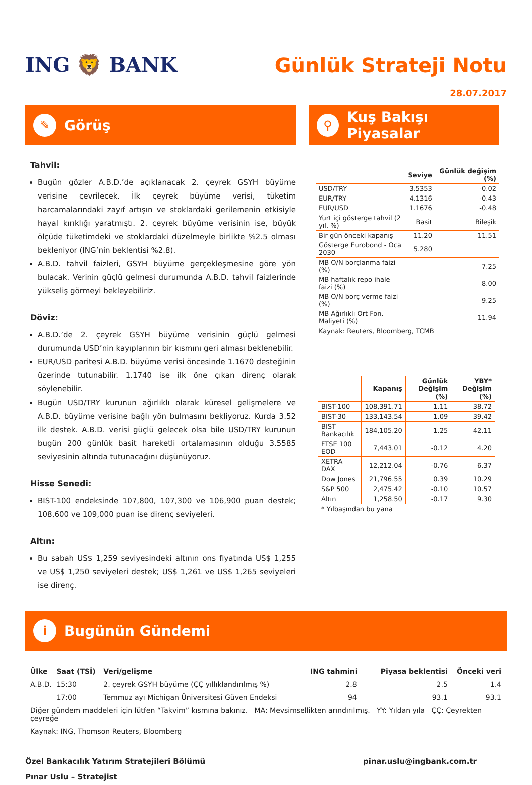ING 🦁 BANK
Günlük Strateji Notu
28.07.2017
✎ Görüş
Tahvil:
Bugün gözler A.B.D.’de açıklanacak 2. çeyrek GSYH büyüme verisine çevrilecek. İlk çeyrek büyüme verisi, tüketim harcamalarındaki zayıf artışın ve stoklardaki gerilemenin etkisiyle hayal kırıklığı yaratmıştı. 2. çeyrek büyüme verisinin ise, büyük ölçüde tüketimdeki ve stoklardaki düzelmeyle birlikte %2.5 olması bekleniyor (ING’nin beklentisi %2.8).
A.B.D. tahvil faizleri, GSYH büyüme gerçekleşmesine göre yön bulacak. Verinin güçlü gelmesi durumunda A.B.D. tahvil faizlerinde yükseliş görmeyi bekleyebiliriz.
Döviz:
A.B.D.’de 2. çeyrek GSYH büyüme verisinin güçlü gelmesi durumunda USD’nin kayıplarının bir kısmını geri alması beklenebilir.
EUR/USD paritesi A.B.D. büyüme verisi öncesinde 1.1670 desteğinin üzerinde tutunabilir. 1.1740 ise ilk öne çıkan direnç olarak söylenebilir.
Bugün USD/TRY kurunun ağırlıklı olarak küresel gelişmelere ve A.B.D. büyüme verisine bağlı yön bulmasını bekliyoruz. Kurda 3.52 ilk destek. A.B.D. verisi güçlü gelecek olsa bile USD/TRY kurunun bugün 200 günlük basit hareketli ortalamasının olduğu 3.5585 seviyesinin altında tutunacağını düşünüyoruz.
Hisse Senedi:
BIST-100 endeksinde 107,800, 107,300 ve 106,900 puan destek; 108,600 ve 109,000 puan ise direnç seviyeleri.
Altın:
Bu sabah US$ 1,259 seviyesindeki altının ons fiyatında US$ 1,255 ve US$ 1,250 seviyeleri destek; US$ 1,261 ve US$ 1,265 seviyeleri ise direnç.
⚲ Kuş Bakışı Piyasalar
| | Seviye | Günlük değişim (%) |
| --- | --- | --- |
| USD/TRY | 3.5353 | -0.02 |
| EUR/TRY | 4.1316 | -0.43 |
| EUR/USD | 1.1676 | -0.48 |
| Yurt içi gösterge tahvil (2 yıl, %) | Basit | Bileşik |
| Bir gün önceki kapanış | 11.20 | 11.51 |
| Gösterge Eurobond - Oca 2030 | 5.280 | |
| MB O/N borçlanma faizi (%) | | 7.25 |
| MB haftalık repo ihale faizi (%) | | 8.00 |
| MB O/N borç verme faizi (%) | | 9.25 |
| MB Ağırlıklı Ort Fon. Maliyeti (%) | | 11.94 |
| Kaynak: Reuters, Bloomberg, TCMB | | |
| | Kapanış | Günlük Değişim (%) | YBY* Değişim (%) |
| --- | --- | --- | --- |
| BIST-100 | 108,391.71 | 1.11 | 38.72 |
| BIST-30 | 133,143.54 | 1.09 | 39.42 |
| BIST Bankacılık | 184,105.20 | 1.25 | 42.11 |
| FTSE 100 EOD | 7,443.01 | -0.12 | 4.20 |
| XETRA DAX | 12,212.04 | -0.76 | 6.37 |
| Dow Jones | 21,796.55 | 0.39 | 10.29 |
| S&P 500 | 2,475.42 | -0.10 | 10.57 |
| Altın | 1,258.50 | -0.17 | 9.30 |
| * Yılbaşından bu yana | | | |
i Bugünün Gündemi
| Ülke | Saat (TSİ) | Veri/gelişme | ING tahmini | Piyasa beklentisi | Önceki veri |
| --- | --- | --- | --- | --- | --- |
| A.B.D. | 15:30 | 2. çeyrek GSYH büyüme (ÇÇ yıllıklandırılmış %) | 2.8 | 2.5 | 1.4 |
| | 17:00 | Temmuz ayı Michigan Üniversitesi Güven Endeksi | 94 | 93.1 | 93.1 |
| Diğer gündem maddeleri için lütfen “Takvim” kısmına bakınız. MA: Mevsimsellikten arındırılmış. YY: Yıldan yıla ÇÇ: Çeyrekten çeyreğe | | | | | |
| Kaynak: ING, Thomson Reuters, Bloomberg | | | | | |
Özel Bankacılık Yatırım Stratejileri Bölümü
Pınar Uslu – Stratejist
pinar.uslu@ingbank.com.tr